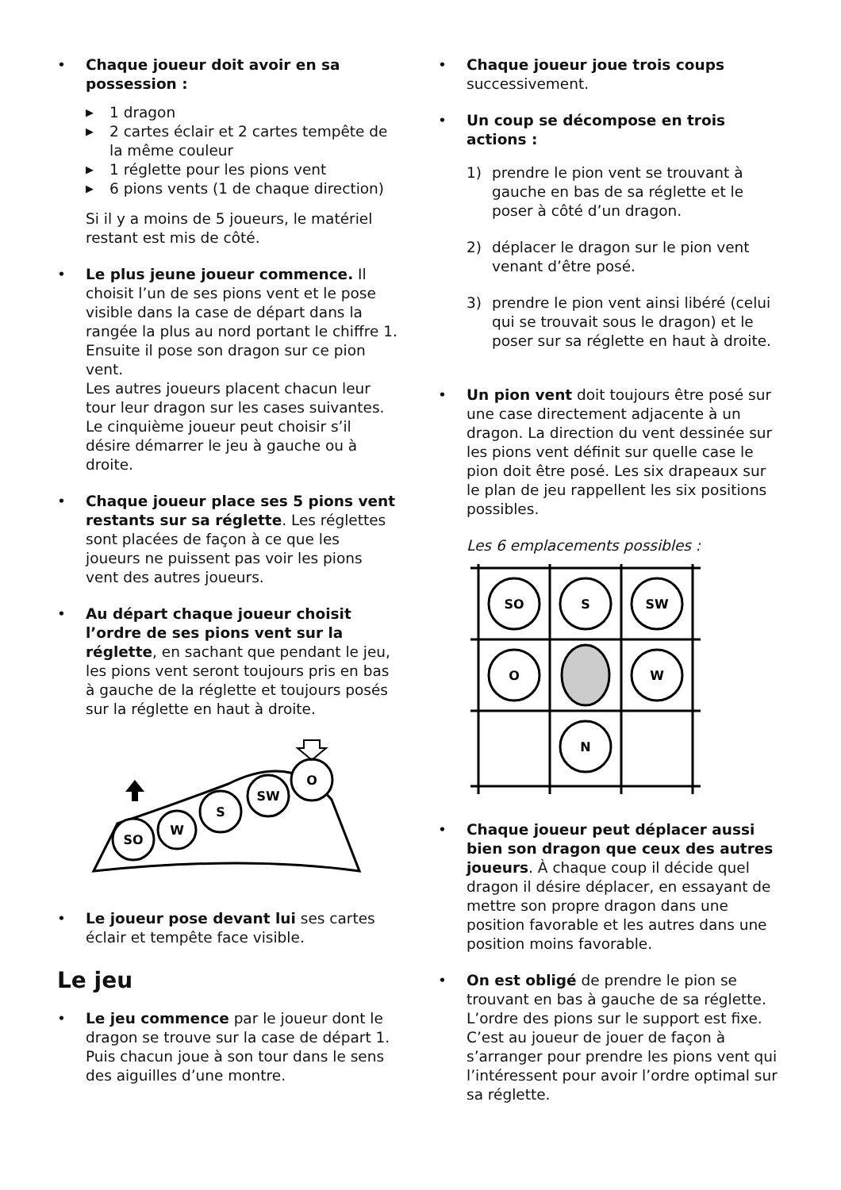• Chaque joueur doit avoir en sa possession :
▶ 1 dragon
▶ 2 cartes éclair et 2 cartes tempête de la même couleur
▶ 1 réglette pour les pions vent
▶ 6 pions vents (1 de chaque direction)
Si il y a moins de 5 joueurs, le matériel restant est mis de côté.
• Le plus jeune joueur commence. Il choisit l’un de ses pions vent et le pose visible dans la case de départ dans la rangée la plus au nord portant le chiffre 1. Ensuite il pose son dragon sur ce pion vent.
Les autres joueurs placent chacun leur tour leur dragon sur les cases suivantes. Le cinquième joueur peut choisir s’il désire démarrer le jeu à gauche ou à droite.
• Chaque joueur place ses 5 pions vent restants sur sa réglette. Les réglettes sont placées de façon à ce que les joueurs ne puissent pas voir les pions vent des autres joueurs.
• Au départ chaque joueur choisit l’ordre de ses pions vent sur la réglette, en sachant que pendant le jeu, les pions vent seront toujours pris en bas à gauche de la réglette et toujours posés sur la réglette en haut à droite.
SO
W
S
SW
O
• Le joueur pose devant lui ses cartes éclair et tempête face visible.
Le jeu
• Le jeu commence par le joueur dont le dragon se trouve sur la case de départ 1. Puis chacun joue à son tour dans le sens des aiguilles d’une montre.
• Chaque joueur joue trois coups successivement.
• Un coup se décompose en trois actions :
1) prendre le pion vent se trouvant à gauche en bas de sa réglette et le poser à côté d’un dragon.
2) déplacer le dragon sur le pion vent venant d’être posé.
3) prendre le pion vent ainsi libéré (celui qui se trouvait sous le dragon) et le poser sur sa réglette en haut à droite.
• Un pion vent doit toujours être posé sur une case directement adjacente à un dragon. La direction du vent dessinée sur les pions vent définit sur quelle case le pion doit être posé. Les six drapeaux sur le plan de jeu rappellent les six positions possibles.
Les 6 emplacements possibles :
SO
S
SW
O
W
N
• Chaque joueur peut déplacer aussi bien son dragon que ceux des autres joueurs. À chaque coup il décide quel dragon il désire déplacer, en essayant de mettre son propre dragon dans une position favorable et les autres dans une position moins favorable.
• On est obligé de prendre le pion se trouvant en bas à gauche de sa réglette. L’ordre des pions sur le support est fixe. C’est au joueur de jouer de façon à s’arranger pour prendre les pions vent qui l’intéressent pour avoir l’ordre optimal sur sa réglette.